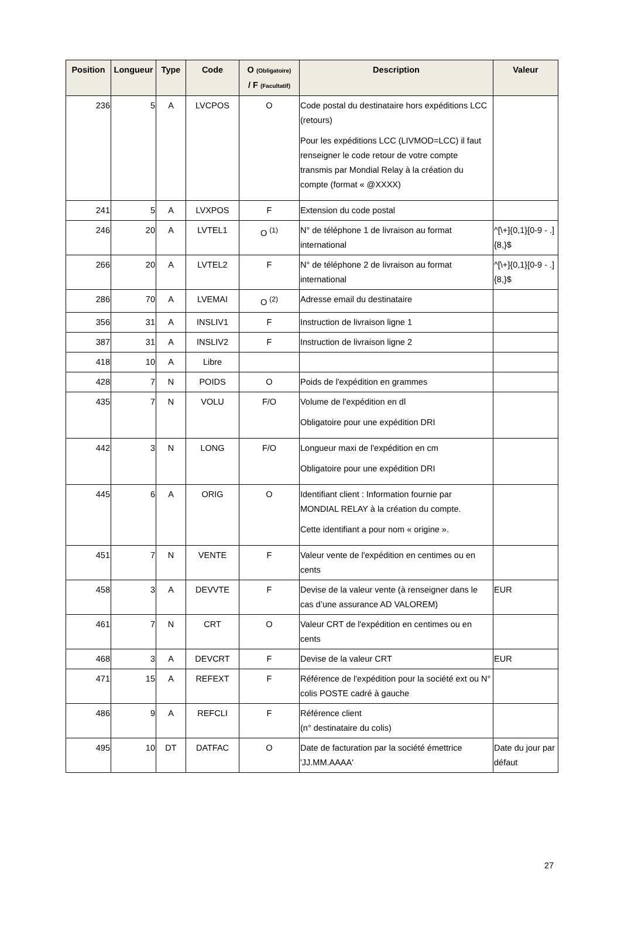| Position | Longueur | Type | Code | O (Obligatoire) / F (Facultatif) | Description | Valeur |
| --- | --- | --- | --- | --- | --- | --- |
| 236 | 5 | A | LVCPOS | O | Code postal du destinataire hors expéditions LCC (retours) Pour les expéditions LCC (LIVMOD=LCC) il faut renseigner le code retour de votre compte transmis par Mondial Relay à la création du compte (format « @XXXX) | |
| 241 | 5 | A | LVXPOS | F | Extension du code postal | |
| 246 | 20 | A | LVTEL1 | O <sup>(1)</sup> | N° de téléphone 1 de livraison au format international | ^[\+]{0,1}[0-9 - .]{8,}$ |
| 266 | 20 | A | LVTEL2 | F | N° de téléphone 2 de livraison au format international | ^[\+]{0,1}[0-9 - .]{8,}$ |
| 286 | 70 | A | LVEMAI | O <sup>(2)</sup> | Adresse email du destinataire | |
| 356 | 31 | A | INSLIV1 | F | Instruction de livraison ligne 1 | |
| 387 | 31 | A | INSLIV2 | F | Instruction de livraison ligne 2 | |
| 418 | 10 | A | Libre | | | |
| 428 | 7 | N | POIDS | O | Poids de l'expédition en grammes | |
| 435 | 7 | N | VOLU | F/O | Volume de l'expédition en dl Obligatoire pour une expédition DRI | |
| 442 | 3 | N | LONG | F/O | Longueur maxi de l'expédition en cm Obligatoire pour une expédition DRI | |
| 445 | 6 | A | ORIG | O | Identifiant client : Information fournie par MONDIAL RELAY à la création du compte. Cette identifiant a pour nom « origine ». | |
| 451 | 7 | N | VENTE | F | Valeur vente de l'expédition en centimes ou en cents | |
| 458 | 3 | A | DEVVTE | F | Devise de la valeur vente (à renseigner dans le cas d’une assurance AD VALOREM) | EUR |
| 461 | 7 | N | CRT | O | Valeur CRT de l'expédition en centimes ou en cents | |
| 468 | 3 | A | DEVCRT | F | Devise de la valeur CRT | EUR |
| 471 | 15 | A | REFEXT | F | Référence de l'expédition pour la société ext ou N° colis POSTE cadré à gauche | |
| 486 | 9 | A | REFCLI | F | Référence client (n° destinataire du colis) | |
| 495 | 10 | DT | DATFAC | O | Date de facturation par la société émettrice 'JJ.MM.AAAA' | Date du jour par défaut |
27